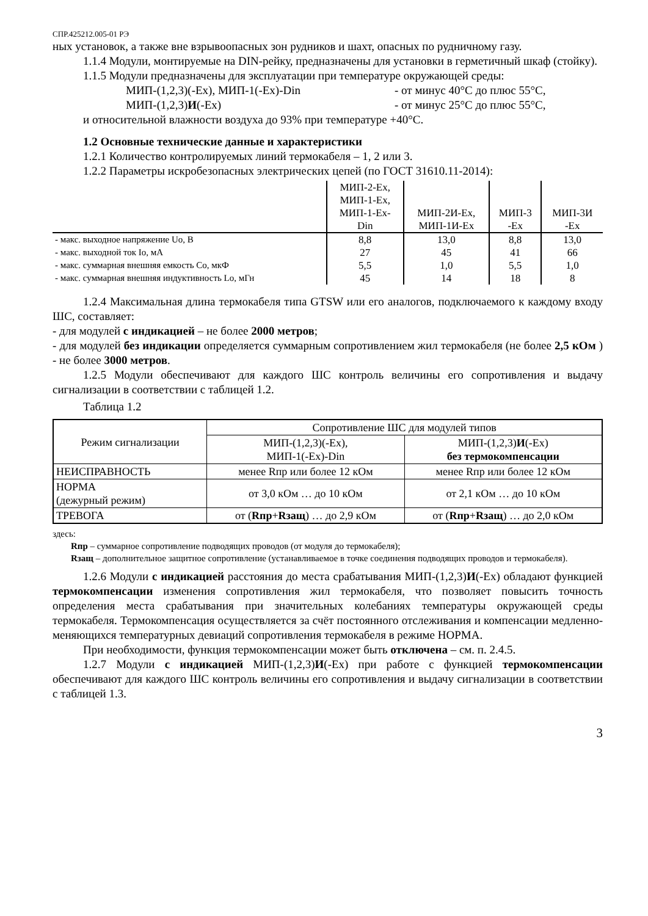СПР.425212.005-01 РЭ
ных установок, а также вне взрывоопасных зон рудников и шахт, опасных по рудничному газу.
1.1.4 Модули, монтируемые на DIN-рейку, предназначены для установки в герметичный шкаф (стойку).
1.1.5 Модули предназначены для эксплуатации при температуре окружающей среды:
МИП-(1,2,3)(-Ex), МИП-1(-Ex)-Din - от минус 40°С до плюс 55°С,
МИП-(1,2,3)И(-Ex) - от минус 25°С до плюс 55°С,
и относительной влажности воздуха до 93% при температуре +40°С.
1.2 Основные технические данные и характеристики
1.2.1 Количество контролируемых линий термокабеля – 1, 2 или 3.
1.2.2 Параметры искробезопасных электрических цепей (по ГОСТ 31610.11-2014):
| | МИП-2-Ex, МИП-1-Ex, МИП-1-Ex- Din | МИП-2И-Ex, МИП-1И-Ex | МИП-3 -Ex | МИП-3И -Ex |
| - макс. выходное напряжение Uo, В | 8,8 | 13,0 | 8,8 | 13,0 |
| - макс. выходной ток Io, мА | 27 | 45 | 41 | 66 |
| - макс. суммарная внешняя емкость Co, мкФ | 5,5 | 1,0 | 5,5 | 1,0 |
| - макс. суммарная внешняя индуктивность Lo, мГн | 45 | 14 | 18 | 8 |
1.2.4 Максимальная длина термокабеля типа GTSW или его аналогов, подключаемого к каждому входу ШС, составляет:
- для модулей с индикацией – не более 2000 метров;
- для модулей без индикации определяется суммарным сопротивлением жил термокабеля (не более 2,5 кОм ) - не более 3000 метров.
1.2.5 Модули обеспечивают для каждого ШС контроль величины его сопротивления и выдачу сигнализации в соответствии с таблицей 1.2.
Таблица 1.2
| Режим сигнализации | Сопротивление ШС для модулей типов | |
| | МИП-(1,2,3)(-Ex), МИП-1(-Ex)-Din | МИП-(1,2,3) И (-Ex) без термокомпенсации |
| НЕИСПРАВНОСТЬ | менее Rпр или более 12 кОм | менее Rпр или более 12 кОм |
| НОРМА (дежурный режим) | от 3,0 кОм … до 10 кОм | от 2,1 кОм … до 10 кОм |
| ТРЕВОГА | от ( Rпр + Rзащ ) … до 2,9 кОм | от ( Rпр + Rзащ ) … до 2,0 кОм |
здесь:
Rпр – суммарное сопротивление подводящих проводов (от модуля до термокабеля);
Rзащ – дополнительное защитное сопротивление (устанавливаемое в точке соединения подводящих проводов и термокабеля).
1.2.6 Модули с индикацией расстояния до места срабатывания МИП-(1,2,3)И(-Ex) обладают функцией термокомпенсации изменения сопротивления жил термокабеля, что позволяет повысить точность определения места срабатывания при значительных колебаниях температуры окружающей среды термокабеля. Термокомпенсация осуществляется за счёт постоянного отслеживания и компенсации медленно-меняющихся температурных девиаций сопротивления термокабеля в режиме НОРМА.
При необходимости, функция термокомпенсации может быть отключена – см. п. 2.4.5.
1.2.7 Модули с индикацией МИП-(1,2,3)И(-Ex) при работе с функцией термокомпенсации обеспечивают для каждого ШС контроль величины его сопротивления и выдачу сигнализации в соответствии с таблицей 1.3.
3